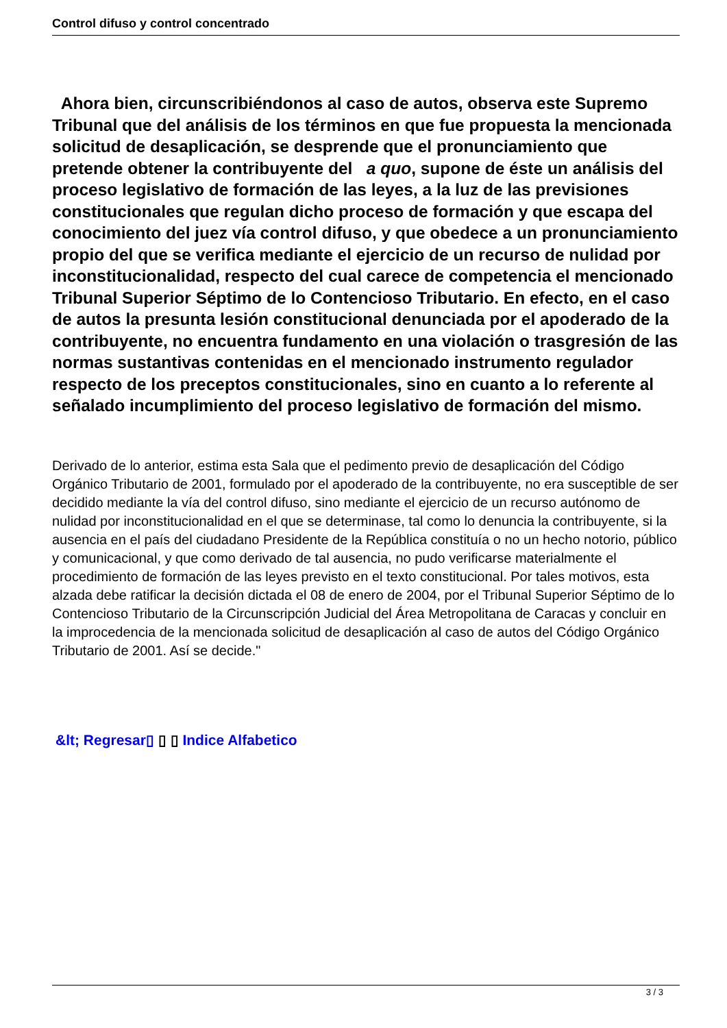Control difuso y control concentrado
Ahora bien, circunscribiéndonos al caso de autos, observa este Supremo Tribunal que del análisis de los términos en que fue propuesta la mencionada solicitud de desaplicación, se desprende que el pronunciamiento que pretende obtener la contribuyente del a quo, supone de éste un análisis del proceso legislativo de formación de las leyes, a la luz de las previsiones constitucionales que regulan dicho proceso de formación y que escapa del conocimiento del juez vía control difuso, y que obedece a un pronunciamiento propio del que se verifica mediante el ejercicio de un recurso de nulidad por inconstitucionalidad, respecto del cual carece de competencia el mencionado Tribunal Superior Séptimo de lo Contencioso Tributario. En efecto, en el caso de autos la presunta lesión constitucional denunciada por el apoderado de la contribuyente, no encuentra fundamento en una violación o trasgresión de las normas sustantivas contenidas en el mencionado instrumento regulador respecto de los preceptos constitucionales, sino en cuanto a lo referente al señalado incumplimiento del proceso legislativo de formación del mismo.
Derivado de lo anterior, estima esta Sala que el pedimento previo de desaplicación del Código Orgánico Tributario de 2001, formulado por el apoderado de la contribuyente, no era susceptible de ser decidido mediante la vía del control difuso, sino mediante el ejercicio de un recurso autónomo de nulidad por inconstitucionalidad en el que se determinase, tal como lo denuncia la contribuyente, si la ausencia en el país del ciudadano Presidente de la República constituía o no un hecho notorio, público y comunicacional, y que como derivado de tal ausencia, no pudo verificarse materialmente el procedimiento de formación de las leyes previsto en el texto constitucional. Por tales motivos, esta alzada debe ratificar la decisión dictada el 08 de enero de 2004, por el Tribunal Superior Séptimo de lo Contencioso Tributario de la Circunscripción Judicial del Área Metropolitana de Caracas y concluir en la improcedencia de la mencionada solicitud de desaplicación al caso de autos del Código Orgánico Tributario de 2001. Así se decide."
&lt; Regresar▯ ▯ ▯ Indice Alfabetico
3 / 3